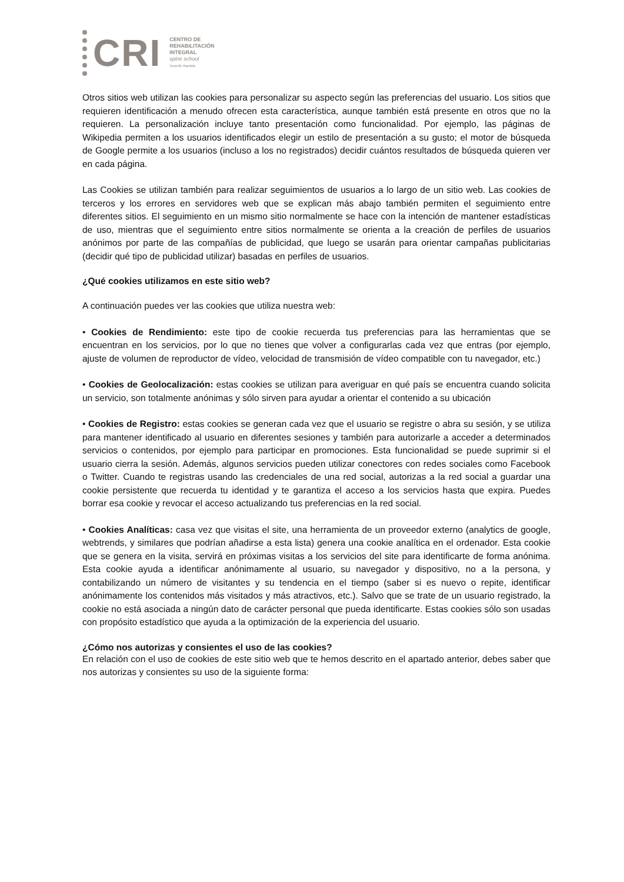CRI
CENTRO DE
REHABILITACIÓN
INTEGRAL
spine school
Tenerife Rambla
Otros sitios web utilizan las cookies para personalizar su aspecto según las preferencias del usuario. Los sitios que requieren identificación a menudo ofrecen esta característica, aunque también está presente en otros que no la requieren. La personalización incluye tanto presentación como funcionalidad. Por ejemplo, las páginas de Wikipedia permiten a los usuarios identificados elegir un estilo de presentación a su gusto; el motor de búsqueda de Google permite a los usuarios (incluso a los no registrados) decidir cuántos resultados de búsqueda quieren ver en cada página.
Las Cookies se utilizan también para realizar seguimientos de usuarios a lo largo de un sitio web. Las cookies de terceros y los errores en servidores web que se explican más abajo también permiten el seguimiento entre diferentes sitios. El seguimiento en un mismo sitio normalmente se hace con la intención de mantener estadísticas de uso, mientras que el seguimiento entre sitios normalmente se orienta a la creación de perfiles de usuarios anónimos por parte de las compañías de publicidad, que luego se usarán para orientar campañas publicitarias (decidir qué tipo de publicidad utilizar) basadas en perfiles de usuarios.
¿Qué cookies utilizamos en este sitio web?
A continuación puedes ver las cookies que utiliza nuestra web:
• Cookies de Rendimiento: este tipo de cookie recuerda tus preferencias para las herramientas que se encuentran en los servicios, por lo que no tienes que volver a configurarlas cada vez que entras (por ejemplo, ajuste de volumen de reproductor de vídeo, velocidad de transmisión de vídeo compatible con tu navegador, etc.)
• Cookies de Geolocalización: estas cookies se utilizan para averiguar en qué país se encuentra cuando solicita un servicio, son totalmente anónimas y sólo sirven para ayudar a orientar el contenido a su ubicación
• Cookies de Registro: estas cookies se generan cada vez que el usuario se registre o abra su sesión, y se utiliza para mantener identificado al usuario en diferentes sesiones y también para autorizarle a acceder a determinados servicios o contenidos, por ejemplo para participar en promociones. Esta funcionalidad se puede suprimir si el usuario cierra la sesión. Además, algunos servicios pueden utilizar conectores con redes sociales como Facebook o Twitter. Cuando te registras usando las credenciales de una red social, autorizas a la red social a guardar una cookie persistente que recuerda tu identidad y te garantiza el acceso a los servicios hasta que expira. Puedes borrar esa cookie y revocar el acceso actualizando tus preferencias en la red social.
• Cookies Analíticas: casa vez que visitas el site, una herramienta de un proveedor externo (analytics de google, webtrends, y similares que podrían añadirse a esta lista) genera una cookie analítica en el ordenador. Esta cookie que se genera en la visita, servirá en próximas visitas a los servicios del site para identificarte de forma anónima. Esta cookie ayuda a identificar anónimamente al usuario, su navegador y dispositivo, no a la persona, y contabilizando un número de visitantes y su tendencia en el tiempo (saber si es nuevo o repite, identificar anónimamente los contenidos más visitados y más atractivos, etc.). Salvo que se trate de un usuario registrado, la cookie no está asociada a ningún dato de carácter personal que pueda identificarte. Estas cookies sólo son usadas con propósito estadístico que ayuda a la optimización de la experiencia del usuario.
¿Cómo nos autorizas y consientes el uso de las cookies?
En relación con el uso de cookies de este sitio web que te hemos descrito en el apartado anterior, debes saber que nos autorizas y consientes su uso de la siguiente forma: